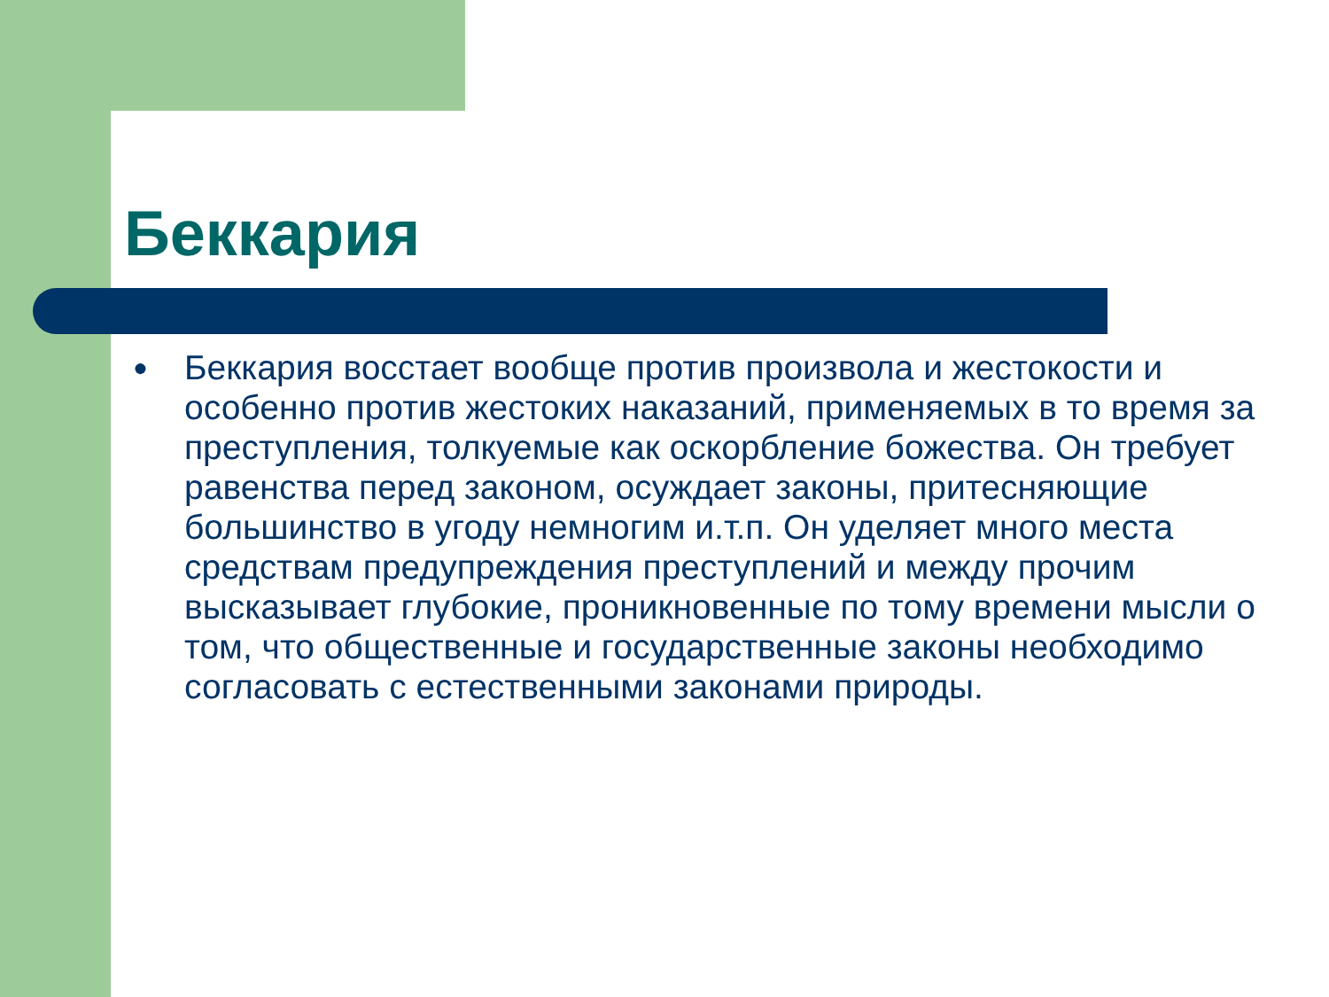Беккария
● Беккария восстает вообще против произвола и жестокости и особенно против жестоких наказаний, применяемых в то время за преступления, толкуемые как оскорбление божества. Он требует равенства перед законом, осуждает законы, притесняющие большинство в угоду немногим и.т.п. Он уделяет много места средствам предупреждения преступлений и между прочим высказывает глубокие, проникновенные по тому времени мысли о том, что общественные и государственные законы необходимо согласовать с естественными законами природы.